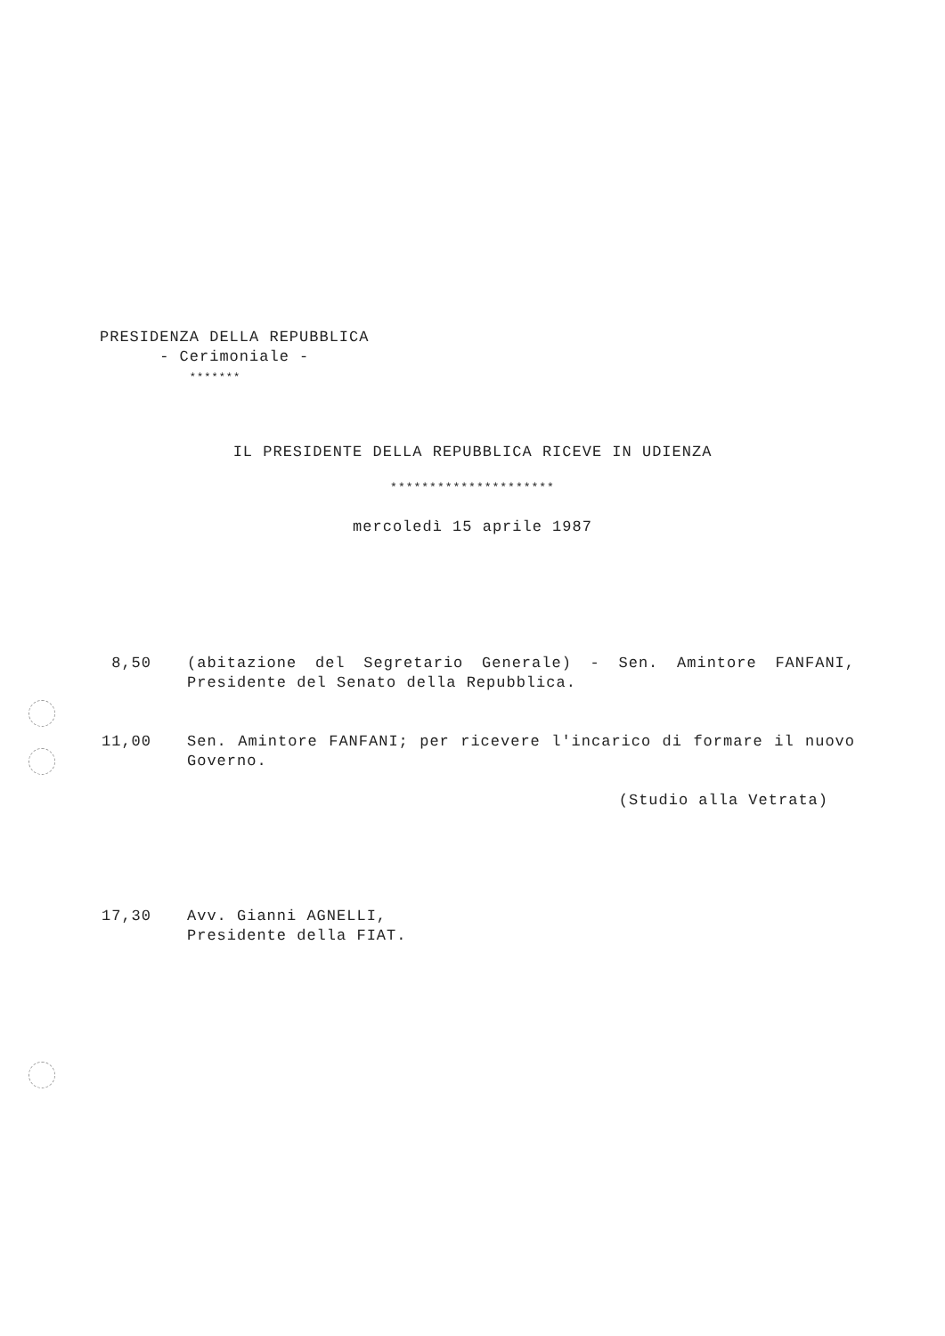PRESIDENZA DELLA REPUBBLICA
- Cerimoniale -
*******
IL PRESIDENTE DELLA REPUBBLICA RICEVE IN UDIENZA
*********************
mercoledì 15 aprile 1987
8,50 (abitazione del Segretario Generale) - Sen. Amintore FANFANI, Presidente del Senato della Repubblica.
11,00 Sen. Amintore FANFANI; per ricevere l'incarico di formare il nuovo Governo.
(Studio alla Vetrata)
17,30 Avv. Gianni AGNELLI,
Presidente della FIAT.